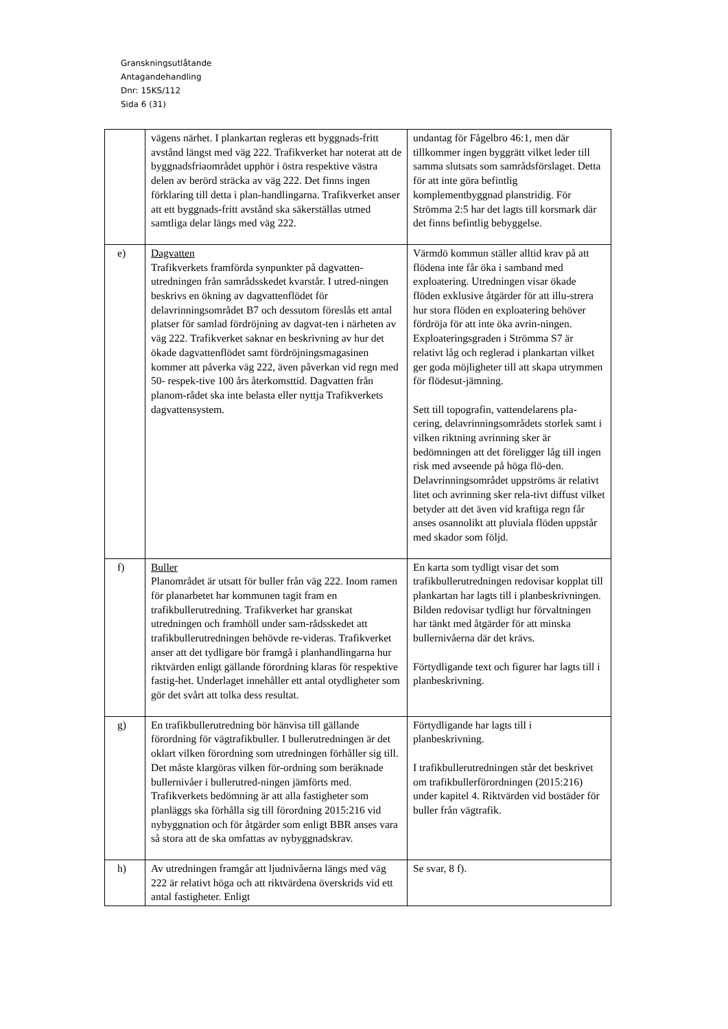Granskningsutlåtande
Antagandehandling
Dnr: 15KS/112
Sida 6 (31)
| | vägens närhet. I plankartan regleras ett byggnads-fritt avstånd längst med väg 222. Trafikverket har noterat att de byggnadsfriaområdet upphör i östra respektive västra delen av berörd sträcka av väg 222. Det finns ingen förklaring till detta i plan-handlingarna. Trafikverket anser att ett byggnads-fritt avstånd ska säkerställas utmed samtliga delar längs med väg 222. | undantag för Fågelbro 46:1, men där tillkommer ingen byggrätt vilket leder till samma slutsats som samrådsförslaget. Detta för att inte göra befintlig komplementbyggnad planstridig. För Strömma 2:5 har det lagts till korsmark där det finns befintlig bebyggelse. |
| e) | Dagvatten Trafikverkets framförda synpunkter på dagvatten-utredningen från samrådsskedet kvarstår. I utred-ningen beskrivs en ökning av dagvattenflödet för delavrinningsområdet B7 och dessutom föreslås ett antal platser för samlad fördröjning av dagvat-ten i närheten av väg 222. Trafikverket saknar en beskrivning av hur det ökade dagvattenflödet samt fördröjningsmagasinen kommer att påverka väg 222, även påverkan vid regn med 50- respek-tive 100 års återkomsttid. Dagvatten från planom-rådet ska inte belasta eller nyttja Trafikverkets dagvattensystem. | Värmdö kommun ställer alltid krav på att flödena inte får öka i samband med exploatering. Utredningen visar ökade flöden exklusive åtgärder för att illu-strera hur stora flöden en exploatering behöver fördröja för att inte öka avrin-ningen. Exploateringsgraden i Strömma S7 är relativt låg och reglerad i plankartan vilket ger goda möjligheter till att skapa utrymmen för flödesut-jämning. Sett till topografin, vattendelarens pla-cering, delavrinningsområdets storlek samt i vilken riktning avrinning sker är bedömningen att det föreligger låg till ingen risk med avseende på höga flö-den. Delavrinningsområdet uppströms är relativt litet och avrinning sker rela-tivt diffust vilket betyder att det även vid kraftiga regn får anses osannolikt att pluviala flöden uppstår med skador som följd. |
| f) | Buller Planområdet är utsatt för buller från väg 222. Inom ramen för planarbetet har kommunen tagit fram en trafikbullerutredning. Trafikverket har granskat utredningen och framhöll under sam-rådsskedet att trafikbullerutredningen behövde re-videras. Trafikverket anser att det tydligare bör framgå i planhandlingarna hur riktvärden enligt gällande förordning klaras för respektive fastig-het. Underlaget innehåller ett antal otydligheter som gör det svårt att tolka dess resultat. | En karta som tydligt visar det som trafikbullerutredningen redovisar kopplat till plankartan har lagts till i planbeskrivningen. Bilden redovisar tydligt hur förvaltningen har tänkt med åtgärder för att minska bullernivåerna där det krävs. Förtydligande text och figurer har lagts till i planbeskrivning. |
| g) | En trafikbullerutredning bör hänvisa till gällande förordning för vägtrafikbuller. I bullerutredningen är det oklart vilken förordning som utredningen förhåller sig till. Det måste klargöras vilken för-ordning som beräknade bullernivåer i bullerutred-ningen jämförts med. Trafikverkets bedömning är att alla fastigheter som planläggs ska förhålla sig till förordning 2015:216 vid nybyggnation och för åtgärder som enligt BBR anses vara så stora att de ska omfattas av nybyggnadskrav. | Förtydligande har lagts till i planbeskrivning. I trafikbullerutredningen står det beskrivet om trafikbullerförordningen (2015:216) under kapitel 4. Riktvärden vid bostäder för buller från vägtrafik. |
| h) | Av utredningen framgår att ljudnivåerna längs med väg 222 är relativt höga och att riktvärdena överskrids vid ett antal fastigheter. Enligt | Se svar, 8 f). |